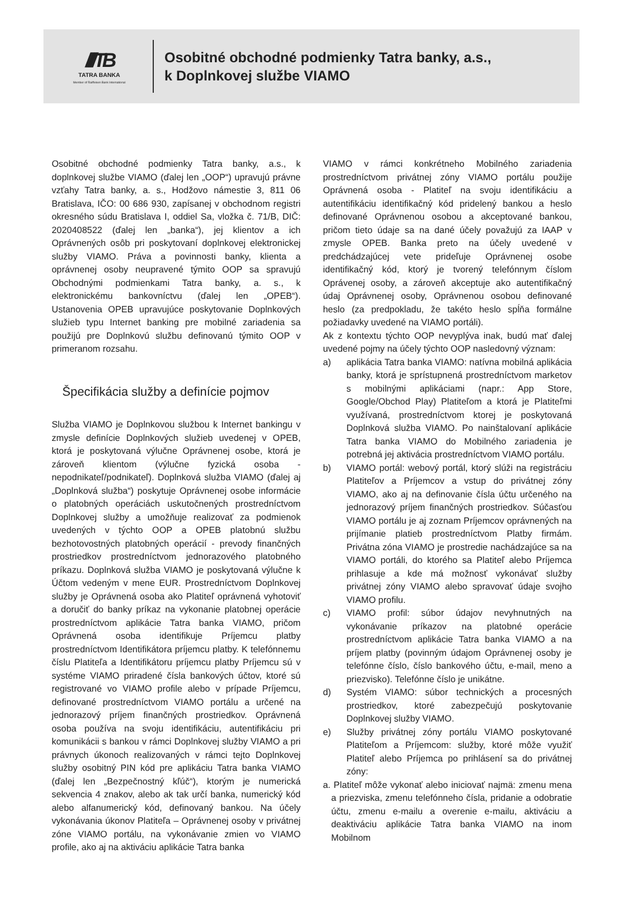////TB
TATRA BANKA
Member of Raiffeisen Bank International
Osobitné obchodné podmienky Tatra banky, a.s.,
k Doplnkovej službe VIAMO
Osobitné obchodné podmienky Tatra banky, a.s., k doplnkovej službe VIAMO (ďalej len „OOP“) upravujú právne vzťahy Tatra banky, a. s., Hodžovo námestie 3, 811 06 Bratislava, IČO: 00 686 930, zapísanej v obchodnom registri okresného súdu Bratislava I, oddiel Sa, vložka č. 71/B, DIČ: 2020408522 (ďalej len „banka“), jej klientov a ich Oprávnených osôb pri poskytovaní doplnkovej elektronickej služby VIAMO. Práva a povinnosti banky, klienta a oprávnenej osoby neupravené týmito OOP sa spravujú Obchodnými podmienkami Tatra banky, a. s., k elektronickému bankovníctvu (ďalej len „OPEB“). Ustanovenia OPEB upravujúce poskytovanie Doplnkových služieb typu Internet banking pre mobilné zariadenia sa použijú pre Doplnkovú službu definovanú týmito OOP v primeranom rozsahu.
Špecifikácia služby a definície pojmov
Služba VIAMO je Doplnkovou službou k Internet bankingu v zmysle definície Doplnkových služieb uvedenej v OPEB, ktorá je poskytovaná výlučne Oprávnenej osobe, ktorá je zároveň klientom (výlučne fyzická osoba - nepodnikateľ/podnikateľ). Doplnková služba VIAMO (ďalej aj „Doplnková služba“) poskytuje Oprávnenej osobe informácie o platobných operáciách uskutočnených prostredníctvom Doplnkovej služby a umožňuje realizovať za podmienok uvedených v týchto OOP a OPEB platobnú službu bezhotovostných platobných operácií - prevody finančných prostriedkov prostredníctvom jednorazového platobného príkazu. Doplnková služba VIAMO je poskytovaná výlučne k Účtom vedeným v mene EUR. Prostredníctvom Doplnkovej služby je Oprávnená osoba ako Platiteľ oprávnená vyhotoviť a doručiť do banky príkaz na vykonanie platobnej operácie prostredníctvom aplikácie Tatra banka VIAMO, pričom Oprávnená osoba identifikuje Príjemcu platby prostredníctvom Identifikátora príjemcu platby. K telefónnemu číslu Platiteľa a Identifikátoru príjemcu platby Príjemcu sú v systéme VIAMO priradené čísla bankových účtov, ktoré sú registrované vo VIAMO profile alebo v prípade Príjemcu, definované prostredníctvom VIAMO portálu a určené na jednorazový príjem finančných prostriedkov. Oprávnená osoba používa na svoju identifikáciu, autentifikáciu pri komunikácii s bankou v rámci Doplnkovej služby VIAMO a pri právnych úkonoch realizovaných v rámci tejto Doplnkovej služby osobitný PIN kód pre aplikáciu Tatra banka VIAMO (ďalej len „Bezpečnostný kľúč“), ktorým je numerická sekvencia 4 znakov, alebo ak tak určí banka, numerický kód alebo alfanumerický kód, definovaný bankou. Na účely vykonávania úkonov Platiteľa – Oprávnenej osoby v privátnej zóne VIAMO portálu, na vykonávanie zmien vo VIAMO profile, ako aj na aktiváciu aplikácie Tatra banka
VIAMO v rámci konkrétneho Mobilného zariadenia prostredníctvom privátnej zóny VIAMO portálu použije Oprávnená osoba - Platiteľ na svoju identifikáciu a autentifikáciu identifikačný kód pridelený bankou a heslo definované Oprávnenou osobou a akceptované bankou, pričom tieto údaje sa na dané účely považujú za IAAP v zmysle OPEB. Banka preto na účely uvedené v predchádzajúcej vete prideľuje Oprávnenej osobe identifikačný kód, ktorý je tvorený telefónnym číslom Oprávenej osoby, a zároveň akceptuje ako autentifikačný údaj Oprávnenej osoby, Oprávnenou osobou definované heslo (za predpokladu, že takéto heslo spĺňa formálne požiadavky uvedené na VIAMO portáli).
Ak z kontextu týchto OOP nevyplýva inak, budú mať ďalej uvedené pojmy na účely týchto OOP nasledovný význam:
a) aplikácia Tatra banka VIAMO: natívna mobilná aplikácia banky, ktorá je sprístupnená prostredníctvom marketov s mobilnými aplikáciami (napr.: App Store, Google/Obchod Play) Platiteľom a ktorá je Platiteľmi využívaná, prostredníctvom ktorej je poskytovaná Doplnková služba VIAMO. Po nainštalovaní aplikácie Tatra banka VIAMO do Mobilného zariadenia je potrebná jej aktivácia prostredníctvom VIAMO portálu.
b) VIAMO portál: webový portál, ktorý slúži na registráciu Platiteľov a Príjemcov a vstup do privátnej zóny VIAMO, ako aj na definovanie čísla účtu určeného na jednorazový príjem finančných prostriedkov. Súčasťou VIAMO portálu je aj zoznam Príjemcov oprávnených na prijímanie platieb prostredníctvom Platby firmám. Privátna zóna VIAMO je prostredie nachádzajúce sa na VIAMO portáli, do ktorého sa Platiteľ alebo Príjemca prihlasuje a kde má možnosť vykonávať služby privátnej zóny VIAMO alebo spravovať údaje svojho VIAMO profilu.
c) VIAMO profil: súbor údajov nevyhnutných na vykonávanie príkazov na platobné operácie prostredníctvom aplikácie Tatra banka VIAMO a na príjem platby (povinným údajom Oprávnenej osoby je telefónne číslo, číslo bankového účtu, e-mail, meno a priezvisko). Telefónne číslo je unikátne.
d) Systém VIAMO: súbor technických a procesných prostriedkov, ktoré zabezpečujú poskytovanie Doplnkovej služby VIAMO.
e) Služby privátnej zóny portálu VIAMO poskytované Platiteľom a Príjemcom: služby, ktoré môže využiť Platiteľ alebo Príjemca po prihlásení sa do privátnej zóny:
a. Platiteľ môže vykonať alebo iniciovať najmä: zmenu mena a priezviska, zmenu telefónneho čísla, pridanie a odobratie účtu, zmenu e-mailu a overenie e-mailu, aktiváciu a deaktiváciu aplikácie Tatra banka VIAMO na inom Mobilnom